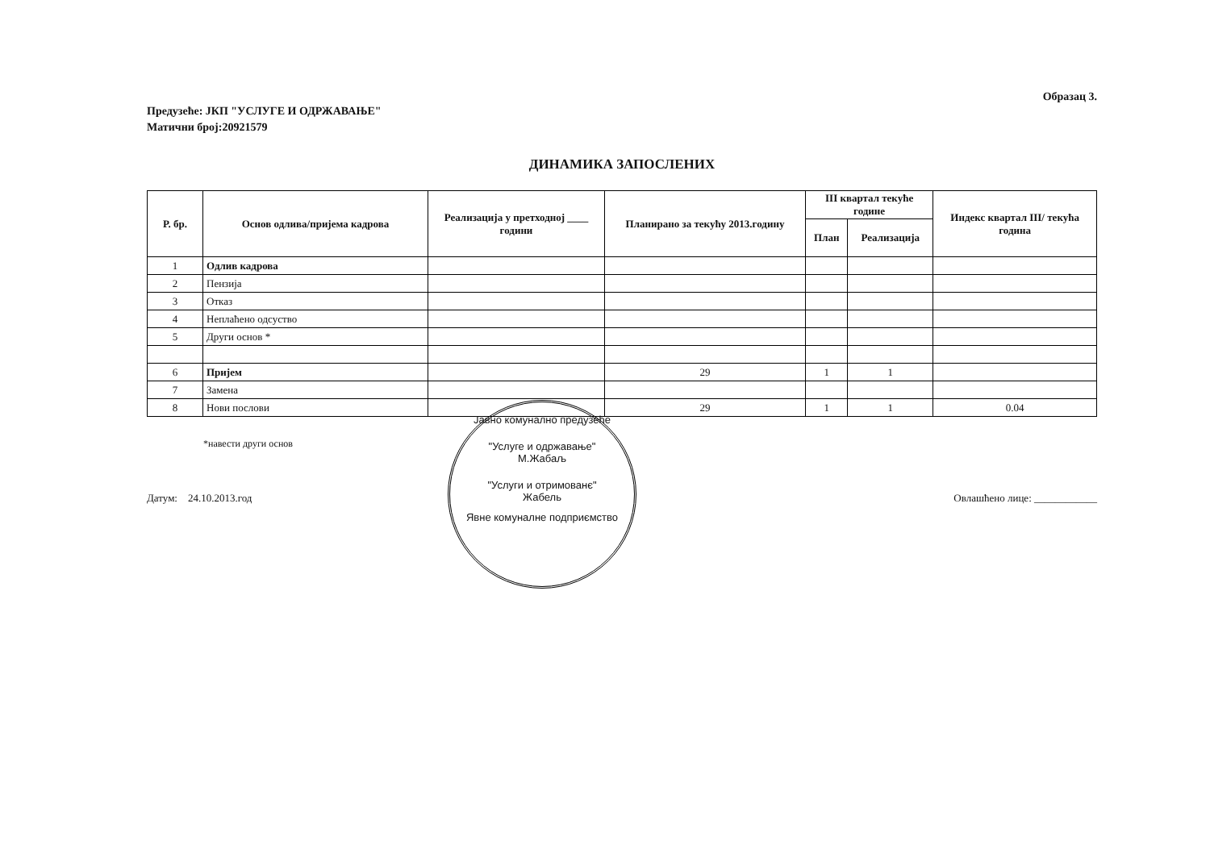Образац 3.
Предузеће: ЈКП "УСЛУГЕ И ОДРЖАВАЊЕ"
Матични број:20921579
ДИНАМИКА ЗАПОСЛЕНИХ
| Р. бр. | Основ одлива/пријема кадрова | Реализација у претходној ____ години | Планирано за текућу 2013.годину | III квартал текуће године | | Индекс квартал III/ текућа година |
| --- | --- | --- | --- | --- | --- | --- |
| | | | | План | Реализација | |
| 1 | Одлив кадрова | | | | | |
| 2 | Пензија | | | | | |
| 3 | Отказ | | | | | |
| 4 | Неплаћено одсуство | | | | | |
| 5 | Други основ * | | | | | |
| 6 | Пријем | | 29 | 1 | 1 | |
| 7 | Замена | | | | | |
| 8 | Нови послови | | 29 | 1 | 1 | 0.04 |
*навести други основ
Датум: 24.10.2013.год Овлашћено лице: ____________
Јавно комунално предузеће
"Услуге и одржавање"
М.Жабаљ
"Услуги и отримованє"
Жабель
Явне комуналне подприємство